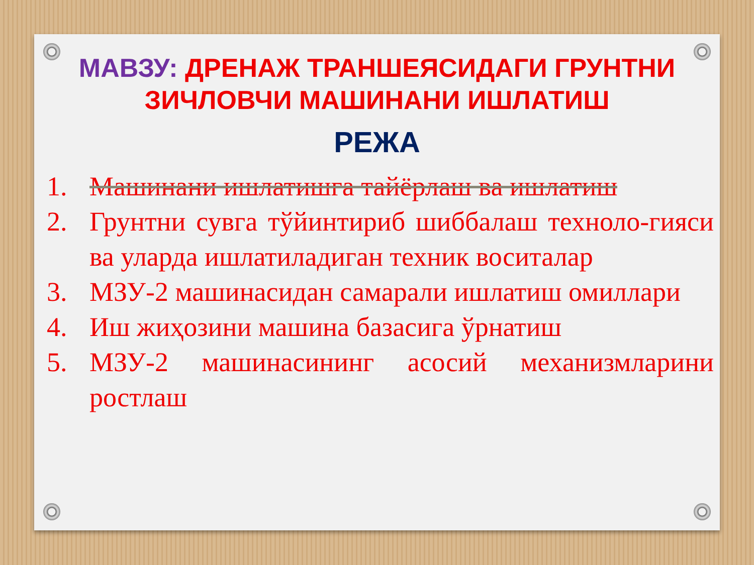МАВЗУ: ДРЕНАЖ ТРАНШЕЯСИДАГИ ГРУНТНИ ЗИЧЛОВЧИ МАШИНАНИ ИШЛАТИШ
РЕЖА
1. Машинани ишлатишга тайёрлаш ва ишлатиш
2. Грунтни сувга тўйинтириб шиббалаш техноло-гияси ва уларда ишлатиладиган техник воситалар
3. МЗУ-2 машинасидан самарали ишлатиш омиллари
4. Иш жиҳозини машина базасига ўрнатиш
5. МЗУ-2 машинасининг асосий механизмларини ростлаш